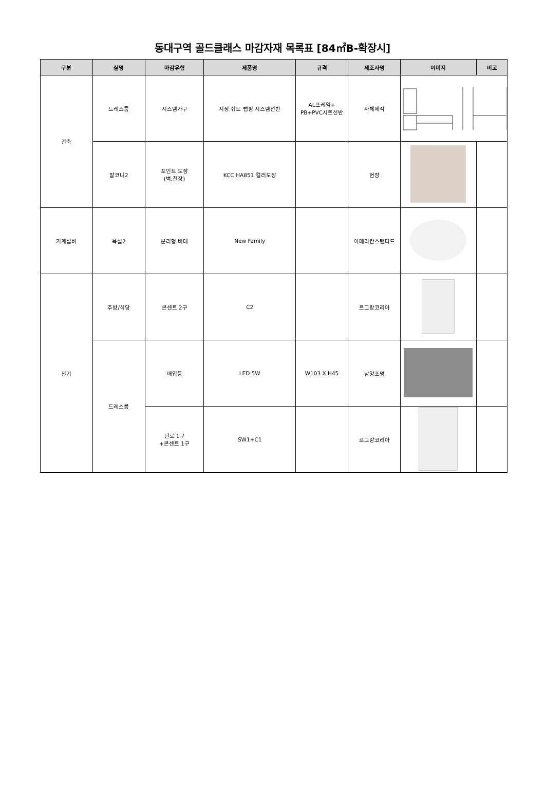동대구역 골드클래스 마감자재 목록표 [84㎡B-확장시]
| 구분 | 실명 | 마감유형 | 제품명 | 규격 | 제조사명 | 이미지 | 비고 |
| --- | --- | --- | --- | --- | --- | --- | --- |
| 건축 | 드레스룸 | 시스템가구 | 지정 쉬트 랩핑 시스템선반 | AL프레임+ PB+PVC시트선반 | 자체제작 | | |
| | 발코니2 | 포인트 도장 (벽,천장) | KCC:HA851 컬러도장 | | 현장 | | |
| 기계설비 | 욕실2 | 분리형 비데 | New Family | | 아메리칸스탠다드 | | |
| 전기 | 주방/식당 | 콘센트 2구 | C2 | | 르그랑코리아 | | |
| | 드레스룸 | 매입등 | LED 5W | W103 X H45 | 남양조명 | | |
| | | 단로 1구 +콘센트 1구 | SW1+C1 | | 르그랑코리아 | | |